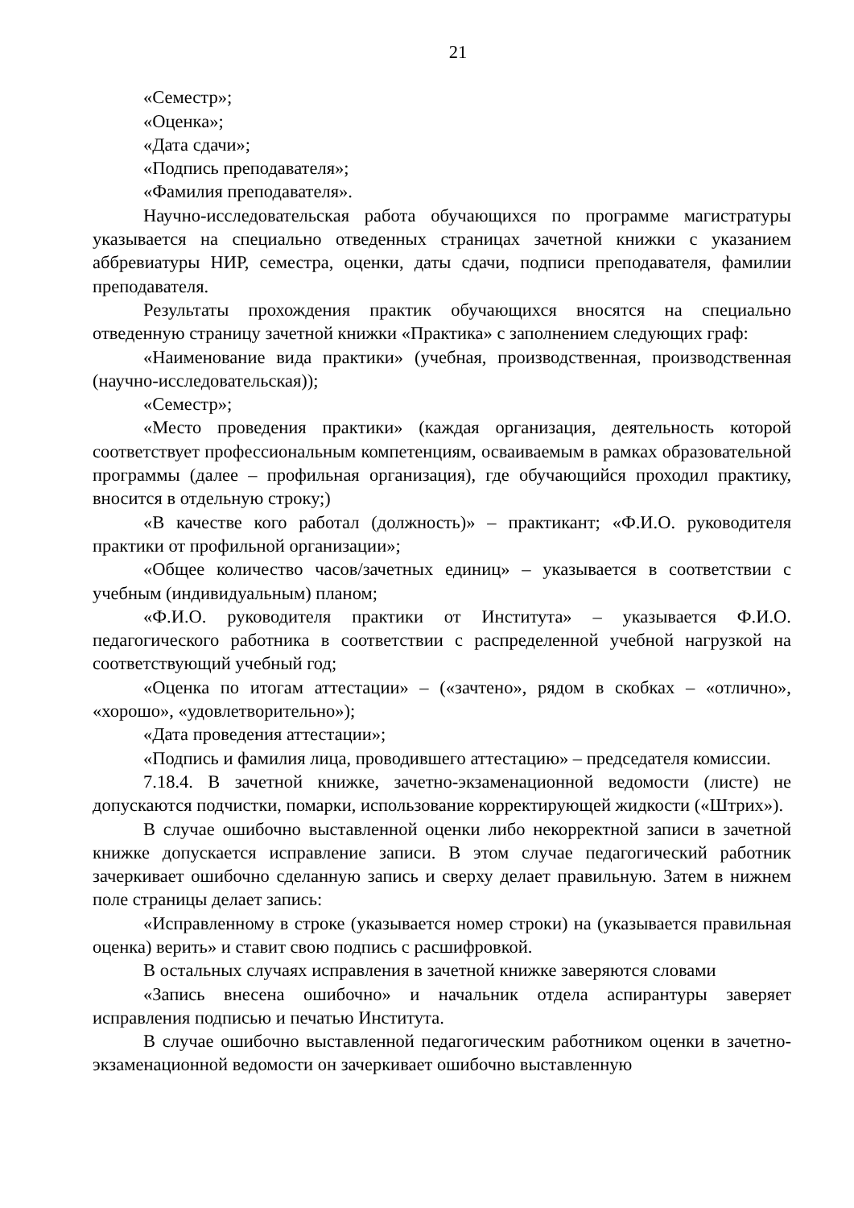21
«Семестр»;
«Оценка»;
«Дата сдачи»;
«Подпись преподавателя»;
«Фамилия преподавателя».
Научно-исследовательская работа обучающихся по программе магистратуры указывается на специально отведенных страницах зачетной книжки с указанием аббревиатуры НИР, семестра, оценки, даты сдачи, подписи преподавателя, фамилии преподавателя.
Результаты прохождения практик обучающихся вносятся на специально отведенную страницу зачетной книжки «Практика» с заполнением следующих граф:
«Наименование вида практики» (учебная, производственная, производственная (научно-исследовательская));
«Семестр»;
«Место проведения практики» (каждая организация, деятельность которой соответствует профессиональным компетенциям, осваиваемым в рамках образовательной программы (далее – профильная организация), где обучающийся проходил практику, вносится в отдельную строку;)
«В качестве кого работал (должность)» – практикант; «Ф.И.О. руководителя практики от профильной организации»;
«Общее количество часов/зачетных единиц» – указывается в соответствии с учебным (индивидуальным) планом;
«Ф.И.О. руководителя практики от Института» – указывается Ф.И.О. педагогического работника в соответствии с распределенной учебной нагрузкой на соответствующий учебный год;
«Оценка по итогам аттестации» – («зачтено», рядом в скобках – «отлично», «хорошо», «удовлетворительно»);
«Дата проведения аттестации»;
«Подпись и фамилия лица, проводившего аттестацию» – председателя комиссии.
7.18.4. В зачетной книжке, зачетно-экзаменационной ведомости (листе) не допускаются подчистки, помарки, использование корректирующей жидкости («Штрих»).
В случае ошибочно выставленной оценки либо некорректной записи в зачетной книжке допускается исправление записи. В этом случае педагогический работник зачеркивает ошибочно сделанную запись и сверху делает правильную. Затем в нижнем поле страницы делает запись:
«Исправленному в строке (указывается номер строки) на (указывается правильная оценка) верить» и ставит свою подпись с расшифровкой.
В остальных случаях исправления в зачетной книжке заверяются словами
«Запись внесена ошибочно» и начальник отдела аспирантуры заверяет исправления подписью и печатью Института.
В случае ошибочно выставленной педагогическим работником оценки в зачетно-экзаменационной ведомости он зачеркивает ошибочно выставленную